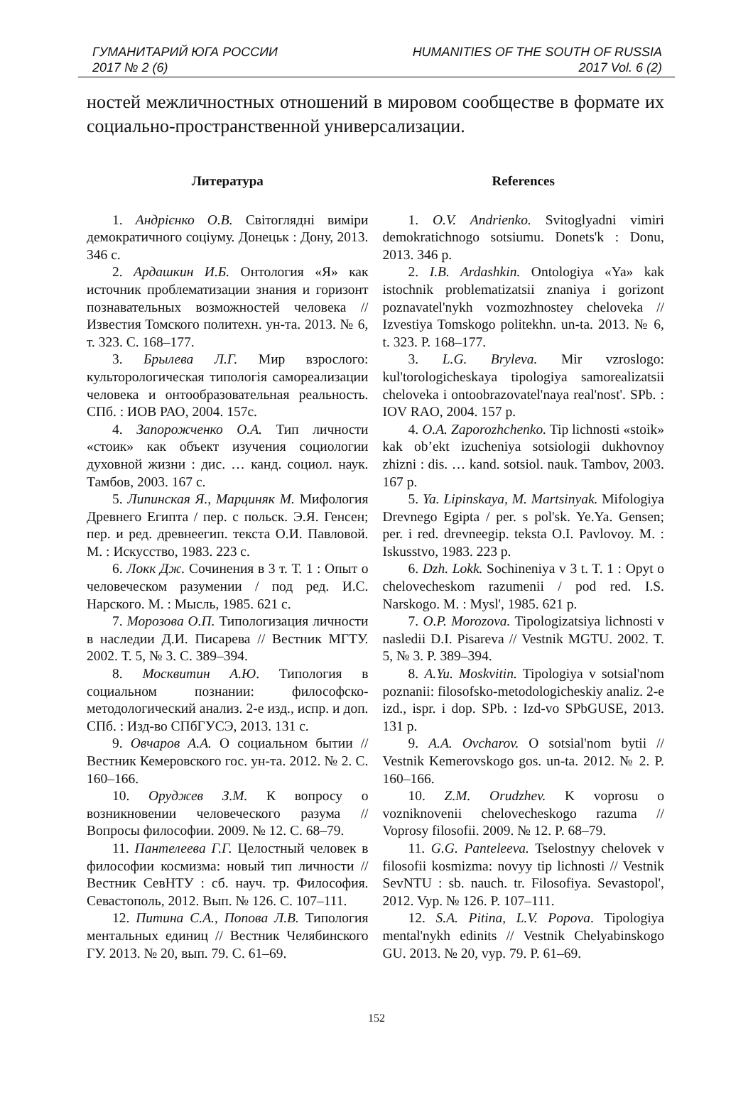ГУМАНИТАРИЙ ЮГА РОССИИ
2017 № 2 (6)
HUMANITIES OF THE SOUTH OF RUSSIA
2017 Vol. 6 (2)
ностей межличностных отношений в мировом сообществе в формате их социально-пространственной универсализации.
Литература
1. Андрієнко О.В. Світоглядні виміри демократичного соціуму. Донецьк : Дону, 2013. 346 с.
2. Ардашкин И.Б. Онтология «Я» как источник проблематизации знания и горизонт познавательных возможностей человека // Известия Томского политехн. ун-та. 2013. № 6, т. 323. С. 168–177.
3. Брылева Л.Г. Мир взрослого: культорологическая типологія самореализации человека и онтообразовательная реальность. СПб. : ИОВ РАО, 2004. 157с.
4. Запорожченко О.А. Тип личности «стоик» как объект изучения социологии духовной жизни : дис. … канд. социол. наук. Тамбов, 2003. 167 с.
5. Липинская Я., Марциняк М. Мифология Древнего Египта / пер. с польск. Э.Я. Генсен; пер. и ред. древнеегип. текста О.И. Павловой. М. : Искусство, 1983. 223 с.
6. Локк Дж. Сочинения в 3 т. Т. 1 : Опыт о человеческом разумении / под ред. И.С. Нарского. М. : Мысль, 1985. 621 с.
7. Морозова О.П. Типологизация личности в наследии Д.И. Писарева // Вестник МГТУ. 2002. Т. 5, № 3. С. 389–394.
8. Москвитин А.Ю. Типология в социальном познании: философско-методологический анализ. 2-е изд., испр. и доп. СПб. : Изд-во СПбГУСЭ, 2013. 131 с.
9. Овчаров А.А. О социальном бытии // Вестник Кемеровского гос. ун-та. 2012. № 2. С. 160–166.
10. Оруджев З.М. К вопросу о возникновении человеческого разума // Вопросы философии. 2009. № 12. С. 68–79.
11. Пантелеева Г.Г. Целостный человек в философии космизма: новый тип личности // Вестник СевНТУ : сб. науч. тр. Философия. Севастополь, 2012. Вып. № 126. С. 107–111.
12. Питина С.А., Попова Л.В. Типология ментальных единиц // Вестник Челябинского ГУ. 2013. № 20, вып. 79. С. 61–69.
References
1. O.V. Andrienko. Svitoglyadni vimiri demokratichnogo sotsiumu. Donets'k : Donu, 2013. 346 p.
2. I.B. Ardashkin. Ontologiya «Ya» kak istochnik problematizatsii znaniya i gorizont poznavatel'nykh vozmozhnostey cheloveka // Izvestiya Tomskogo politekhn. un-ta. 2013. № 6, t. 323. P. 168–177.
3. L.G. Bryleva. Mir vzroslogo: kul'torologicheskaya tipologiya samorealizatsii cheloveka i ontoobrazovatel'naya real'nost'. SPb. : IOV RAO, 2004. 157 p.
4. O.A. Zaporozhchenko. Tip lichnosti «stoik» kak ob’ekt izucheniya sotsiologii dukhovnoy zhizni : dis. … kand. sotsiol. nauk. Tambov, 2003. 167 p.
5. Ya. Lipinskaya, M. Martsinyak. Mifologiya Drevnego Egipta / per. s pol'sk. Ye.Ya. Gensen; per. i red. drevneegip. teksta O.I. Pavlovoy. M. : Iskusstvo, 1983. 223 p.
6. Dzh. Lokk. Sochineniya v 3 t. T. 1 : Opyt o chelovecheskom razumenii / pod red. I.S. Narskogo. M. : Mysl', 1985. 621 p.
7. O.P. Morozova. Tipologizatsiya lichnosti v nasledii D.I. Pisareva // Vestnik MGTU. 2002. T. 5, № 3. P. 389–394.
8. A.Yu. Moskvitin. Tipologiya v sotsial'nom poznanii: filosofsko-metodologicheskiy analiz. 2-e izd., ispr. i dop. SPb. : Izd-vo SPbGUSE, 2013. 131 p.
9. A.A. Ovcharov. O sotsial'nom bytii // Vestnik Kemerovskogo gos. un-ta. 2012. № 2. P. 160–166.
10. Z.M. Orudzhev. K voprosu o vozniknovenii chelovecheskogo razuma // Voprosy filosofii. 2009. № 12. P. 68–79.
11. G.G. Panteleeva. Tselostnyy chelovek v filosofii kosmizma: novyy tip lichnosti // Vestnik SevNTU : sb. nauch. tr. Filosofiya. Sevastopol', 2012. Vyp. № 126. P. 107–111.
12. S.A. Pitina, L.V. Popova. Tipologiya mental'nykh edinits // Vestnik Chelyabinskogo GU. 2013. № 20, vyp. 79. P. 61–69.
152